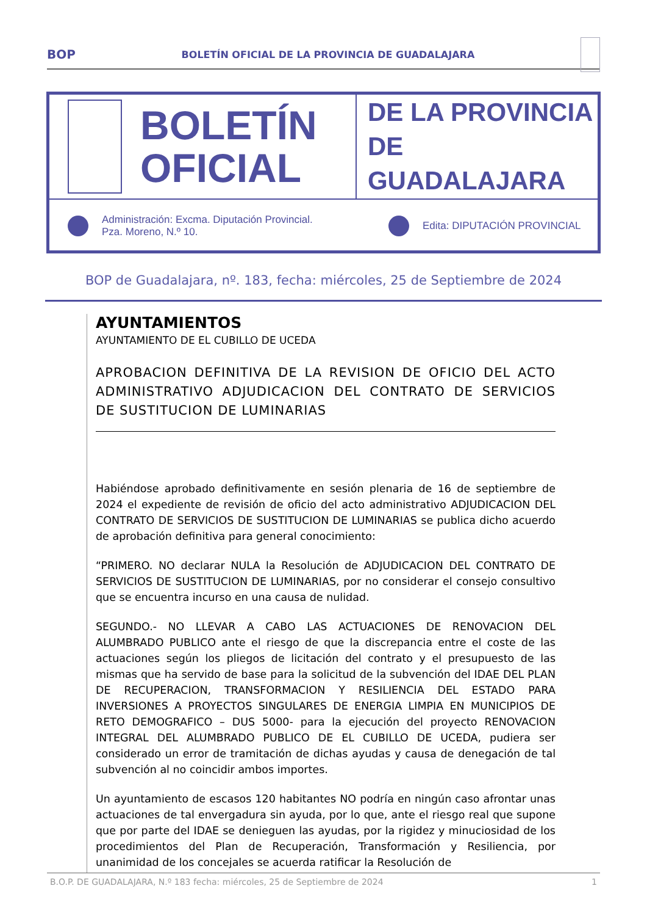BOP BOLETÍN OFICIAL DE LA PROVINCIA DE GUADALAJARA
BOLETÍN
OFICIAL
DE LA PROVINCIA
DE GUADALAJARA
Administración: Excma. Diputación Provincial.
Pza. Moreno, N.º 10.
Edita: DIPUTACIÓN PROVINCIAL
BOP de Guadalajara, nº. 183, fecha: miércoles, 25 de Septiembre de 2024
AYUNTAMIENTOS
AYUNTAMIENTO DE EL CUBILLO DE UCEDA
APROBACION DEFINITIVA DE LA REVISION DE OFICIO DEL ACTO ADMINISTRATIVO ADJUDICACION DEL CONTRATO DE SERVICIOS DE SUSTITUCION DE LUMINARIAS
Habiéndose aprobado definitivamente en sesión plenaria de 16 de septiembre de 2024 el expediente de revisión de oficio del acto administrativo ADJUDICACION DEL CONTRATO DE SERVICIOS DE SUSTITUCION DE LUMINARIAS se publica dicho acuerdo de aprobación definitiva para general conocimiento:
“PRIMERO. NO declarar NULA la Resolución de ADJUDICACION DEL CONTRATO DE SERVICIOS DE SUSTITUCION DE LUMINARIAS, por no considerar el consejo consultivo que se encuentra incurso en una causa de nulidad.
SEGUNDO.- NO LLEVAR A CABO LAS ACTUACIONES DE RENOVACION DEL ALUMBRADO PUBLICO ante el riesgo de que la discrepancia entre el coste de las actuaciones según los pliegos de licitación del contrato y el presupuesto de las mismas que ha servido de base para la solicitud de la subvención del IDAE DEL PLAN DE RECUPERACION, TRANSFORMACION Y RESILIENCIA DEL ESTADO PARA INVERSIONES A PROYECTOS SINGULARES DE ENERGIA LIMPIA EN MUNICIPIOS DE RETO DEMOGRAFICO – DUS 5000- para la ejecución del proyecto RENOVACION INTEGRAL DEL ALUMBRADO PUBLICO DE EL CUBILLO DE UCEDA, pudiera ser considerado un error de tramitación de dichas ayudas y causa de denegación de tal subvención al no coincidir ambos importes.
Un ayuntamiento de escasos 120 habitantes NO podría en ningún caso afrontar unas actuaciones de tal envergadura sin ayuda, por lo que, ante el riesgo real que supone que por parte del IDAE se denieguen las ayudas, por la rigidez y minuciosidad de los procedimientos del Plan de Recuperación, Transformación y Resiliencia, por unanimidad de los concejales se acuerda ratificar la Resolución de
B.O.P. DE GUADALAJARA, N.º 183 fecha: miércoles, 25 de Septiembre de 2024 1